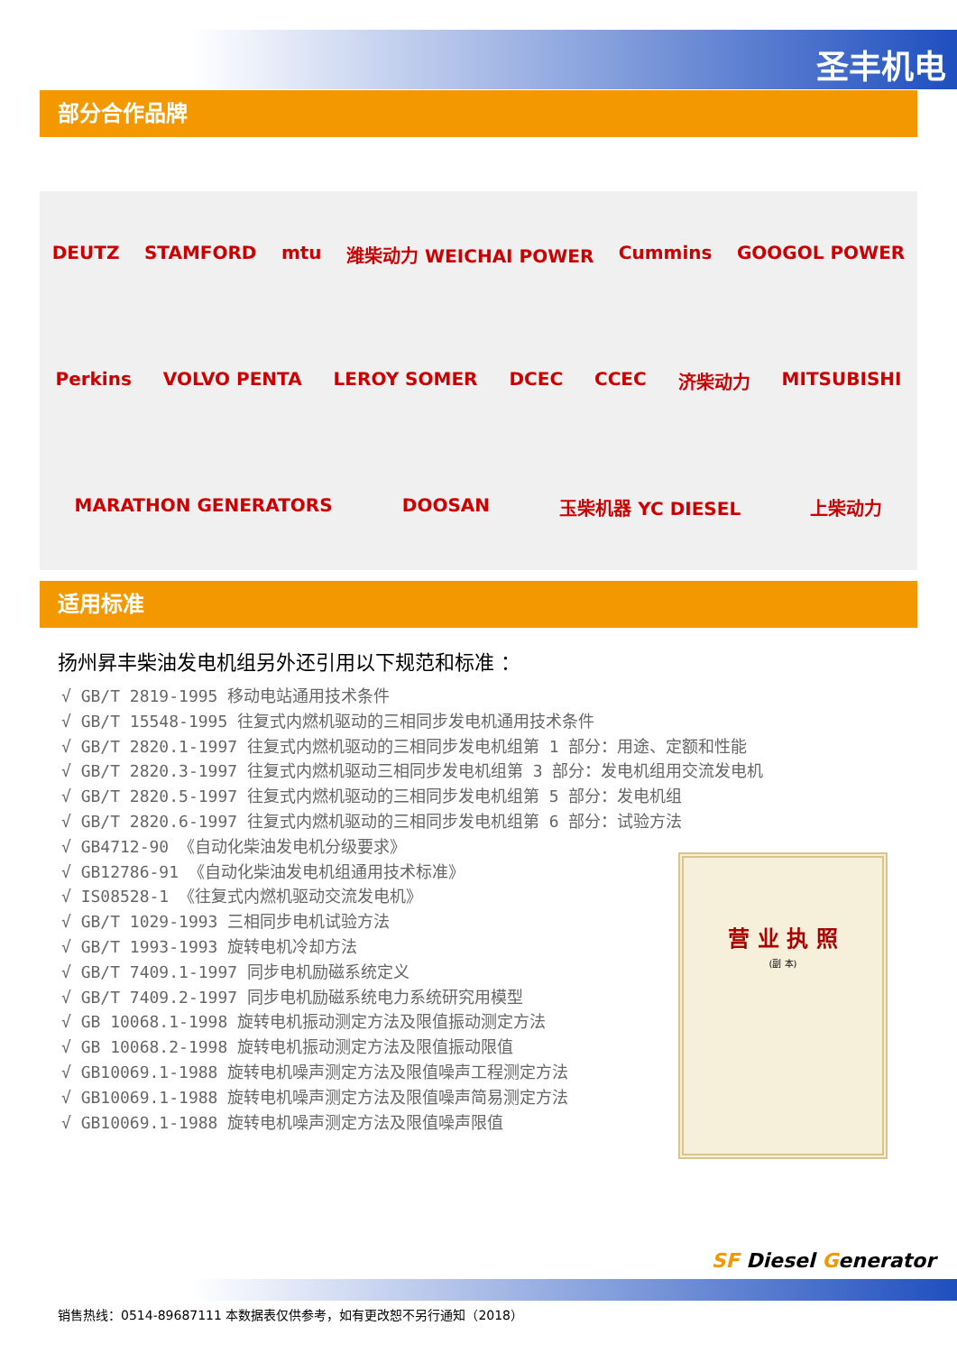圣丰机电
部分合作品牌
DEUTZ STAMFORD mtu 潍柴动力 WEICHAI POWER Cummins GOOGOL POWER Perkins VOLVO PENTA LEROY SOMER DCEC CCEC 济柴动力 MITSUBISHI MARATHON GENERATORS DOOSAN 玉柴机器 YC DIESEL 上柴动力
适用标准
扬州昇丰柴油发电机组另外还引用以下规范和标准 ：
√ GB/T 2819-1995 移动电站通用技术条件
√ GB/T 15548-1995 往复式内燃机驱动的三相同步发电机通用技术条件
√ GB/T 2820.1-1997 往复式内燃机驱动的三相同步发电机组第 1 部分：用途、定额和性能
√ GB/T 2820.3-1997 往复式内燃机驱动三相同步发电机组第 3 部分：发电机组用交流发电机
√ GB/T 2820.5-1997 往复式内燃机驱动的三相同步发电机组第 5 部分：发电机组
√ GB/T 2820.6-1997 往复式内燃机驱动的三相同步发电机组第 6 部分：试验方法
√ GB4712-90 《自动化柴油发电机分级要求》
√ GB12786-91 《自动化柴油发电机组通用技术标准》
√ IS08528-1 《往复式内燃机驱动交流发电机》
√ GB/T 1029-1993 三相同步电机试验方法
√ GB/T 1993-1993 旋转电机冷却方法
√ GB/T 7409.1-1997 同步电机励磁系统定义
√ GB/T 7409.2-1997 同步电机励磁系统电力系统研究用模型
√ GB 10068.1-1998 旋转电机振动测定方法及限值振动测定方法
√ GB 10068.2-1998 旋转电机振动测定方法及限值振动限值
√ GB10069.1-1988 旋转电机噪声测定方法及限值噪声工程测定方法
√ GB10069.1-1988 旋转电机噪声测定方法及限值噪声简易测定方法
√ GB10069.1-1988 旋转电机噪声测定方法及限值噪声限值
营 业 执 照
(副 本)
SF Diesel Generator
销售热线：0514-89687111 本数据表仅供参考，如有更改恕不另行通知（2018）